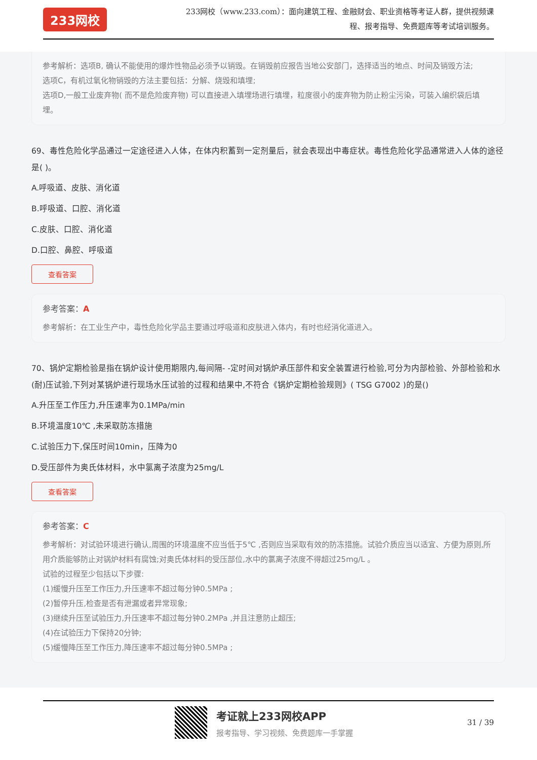233网校
233网校（www.233.com）：面向建筑工程、金融财会、职业资格等考证人群，提供视频课程、报考指导、免费题库等考试培训服务。
参考解析：选项B, 确认不能使用的爆炸性物品必须予以销毁。在销毁前应报告当地公安部门，选择适当的地点、时间及销毁方法;
选项C，有机过氧化物销毁的方法主要包括：分解、烧毁和填埋;
选项D,一般工业废弃物( 而不是危险废弃物) 可以直接进入填埋场进行填埋，粒度很小的废弃物为防止粉尘污染，可装入编织袋后填埋。
69、毒性危险化学品通过一定途径进入人体，在体内积蓄到一定剂量后，就会表现出中毒症状。毒性危险化学品通常进入人体的途径是( )。
A.呼吸道、皮肤、消化道
B.呼吸道、口腔、消化道
C.皮肤、口腔、消化道
D.口腔、鼻腔、呼吸道
查看答案
参考答案：A
参考解析：在工业生产中，毒性危险化学品主要通过呼吸道和皮肤进入体内，有时也经消化道进入。
70、锅炉定期检验是指在锅炉设计使用期限内,每间隔- -定时间对锅炉承压部件和安全装置进行检验,可分为内部检验、外部检验和水(耐)压试验,下列对某锅炉进行现场水压试验的过程和结果中,不符合《锅炉定期检验规则》( TSG G7002 )的是()
A.升压至工作压力,升压速率为0.1MPa/min
B.环境温度10℃ ,未采取防冻措施
C.试验压力下,保压时间10min，压降为0
D.受压部件为奥氏体材料，水中氯离子浓度为25mg/L
查看答案
参考答案：C
参考解析：对试验环境进行确认,周围的环境温度不应当低于5℃ ,否则应当采取有效的防冻措施。试验介质应当以适宜、方便为原则,所用介质能够防止对锅炉材料有腐蚀;对奥氏体材料的受压部位,水中的氯离子浓度不得超过25mg/L 。
试验的过程至少包括以下步骤:
(1)缓慢升压至工作压力,升压速率不超过每分钟0.5MPa ;
(2)暂停升压,检查是否有泄漏或者异常现象;
(3)继续升压至试验压力,升压速率不超过每分钟0.2MPa ,并且注意防止超压;
(4)在试验压力下保持20分钟;
(5)缓慢降压至工作压力,降压速率不超过每分钟0.5MPa ;
考证就上233网校APP
报考指导、学习视频、免费题库一手掌握
31 / 39